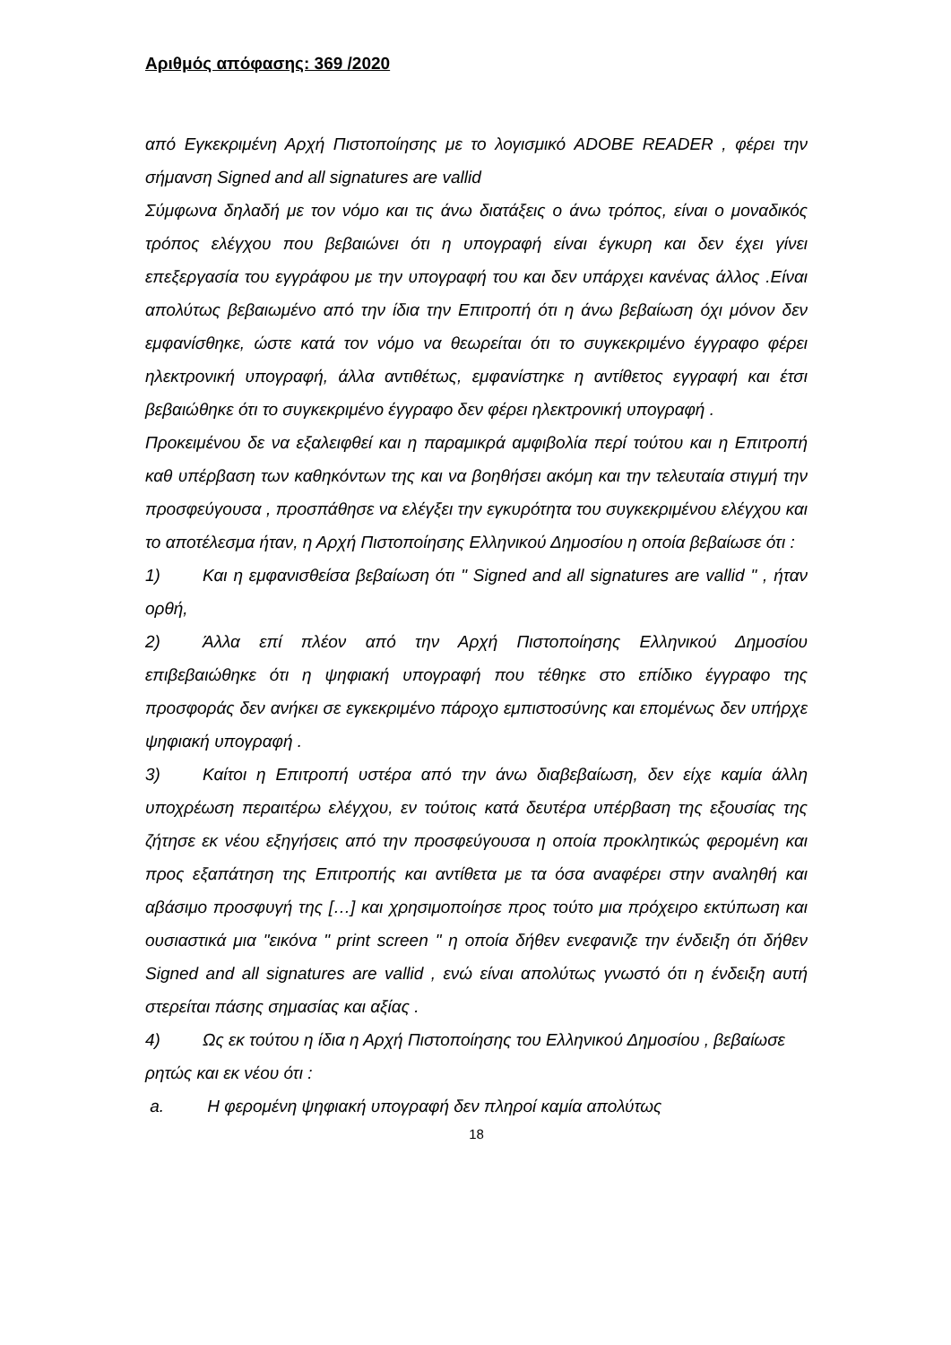Αριθμός απόφασης: 369 /2020
από Εγκεκριμένη Αρχή Πιστοποίησης με το λογισμικό ADOBE READER , φέρει την σήμανση Signed and all signatures are vallid
Σύμφωνα δηλαδή με τον νόμο και τις άνω διατάξεις ο άνω τρόπος, είναι ο μοναδικός τρόπος ελέγχου που βεβαιώνει ότι η υπογραφή είναι έγκυρη και δεν έχει γίνει επεξεργασία του εγγράφου με την υπογραφή του και δεν υπάρχει κανένας άλλος .Είναι απολύτως βεβαιωμένο από την ίδια την Επιτροπή ότι η άνω βεβαίωση όχι μόνον δεν εμφανίσθηκε, ώστε κατά τον νόμο να θεωρείται ότι το συγκεκριμένο έγγραφο φέρει ηλεκτρονική υπογραφή, άλλα αντιθέτως, εμφανίστηκε η αντίθετος εγγραφή και έτσι βεβαιώθηκε ότι το συγκεκριμένο έγγραφο δεν φέρει ηλεκτρονική υπογραφή .
Προκειμένου δε να εξαλειφθεί και η παραμικρά αμφιβολία περί τούτου και η Επιτροπή καθ υπέρβαση των καθηκόντων της και να βοηθήσει ακόμη και την τελευταία στιγμή την προσφεύγουσα , προσπάθησε να ελέγξει την εγκυρότητα του συγκεκριμένου ελέγχου και το αποτέλεσμα ήταν, η Αρχή Πιστοποίησης Ελληνικού Δημοσίου η οποία βεβαίωσε ότι :
1) Και η εμφανισθείσα βεβαίωση ότι " Signed and all signatures are vallid " , ήταν ορθή,
2) Άλλα επί πλέον από την Αρχή Πιστοποίησης Ελληνικού Δημοσίου επιβεβαιώθηκε ότι η ψηφιακή υπογραφή που τέθηκε στο επίδικο έγγραφο της προσφοράς δεν ανήκει σε εγκεκριμένο πάροχο εμπιστοσύνης και επομένως δεν υπήρχε ψηφιακή υπογραφή .
3) Καίτοι η Επιτροπή υστέρα από την άνω διαβεβαίωση, δεν είχε καμία άλλη υποχρέωση περαιτέρω ελέγχου, εν τούτοις κατά δευτέρα υπέρβαση της εξουσίας της ζήτησε εκ νέου εξηγήσεις από την προσφεύγουσα η οποία προκλητικώς φερομένη και προς εξαπάτηση της Επιτροπής και αντίθετα με τα όσα αναφέρει στην αναληθή και αβάσιμο προσφυγή της […] και χρησιμοποίησε προς τούτο μια πρόχειρο εκτύπωση και ουσιαστικά μια "εικόνα " print screen " η οποία δήθεν ενεφανιζε την ένδειξη ότι δήθεν Signed and all signatures are vallid , ενώ είναι απολύτως γνωστό ότι η ένδειξη αυτή στερείται πάσης σημασίας και αξίας .
4) Ως εκ τούτου η ίδια η Αρχή Πιστοποίησης του Ελληνικού Δημοσίου , βεβαίωσε ρητώς και εκ νέου ότι :
a. Η φερομένη ψηφιακή υπογραφή δεν πληροί καμία απολύτως
18